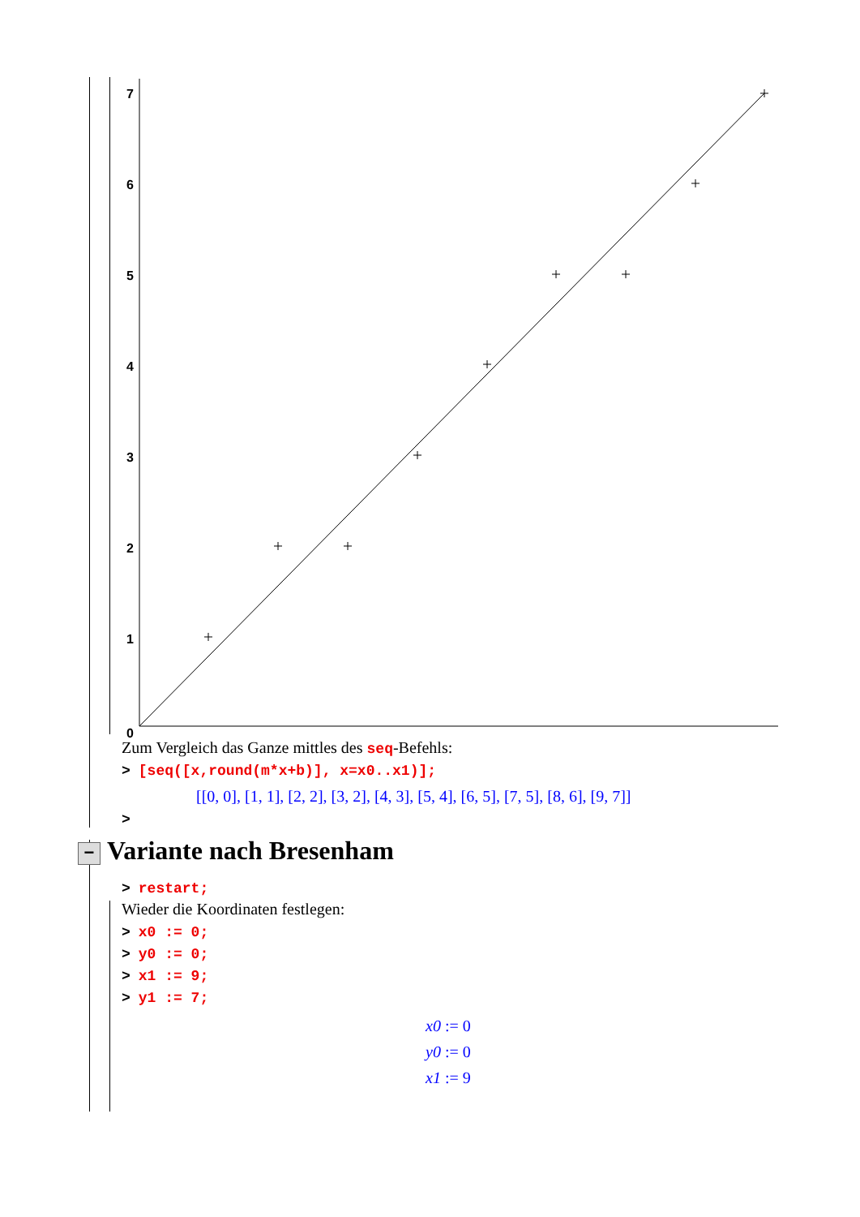7
6
5
4
3
2
1
0
Zum Vergleich das Ganze mittles des seq-Befehls:
> [seq([x,round(m*x+b)], x=x0..x1)];
[[0, 0], [1, 1], [2, 2], [3, 2], [4, 3], [5, 4], [6, 5], [7, 5], [8, 6], [9, 7]]
>
− Variante nach Bresenham
> restart;
Wieder die Koordinaten festlegen:
> x0 := 0;
> y0 := 0;
> x1 := 9;
> y1 := 7;
x0 := 0
y0 := 0
x1 := 9